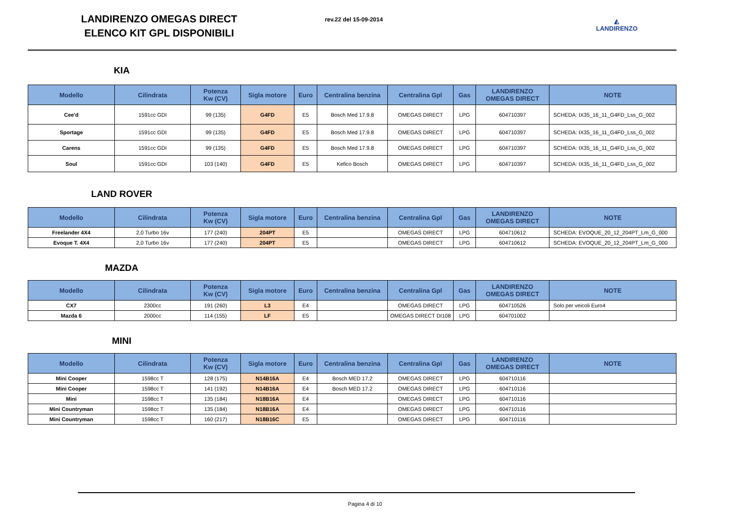LANDIRENZO OMEGAS DIRECT
ELENCO KIT GPL DISPONIBILI
rev.22 del 15-09-2014
◭
LANDIRENZO
KIA
| Modello | Cilindrata | Potenza Kw (CV) | Sigla motore | Euro | Centralina benzina | Centralina Gpl | Gas | LANDIRENZO OMEGAS DIRECT | NOTE |
| --- | --- | --- | --- | --- | --- | --- | --- | --- | --- |
| Cee'd | 1591cc GDI | 99 (135) | G4FD | E5 | Bosch Med 17.9.8 | OMEGAS DIRECT | LPG | 604710397 | SCHEDA: IX35_16_11_G4FD_Lss_G_002 |
| Sportage | 1591cc GDI | 99 (135) | G4FD | E5 | Bosch Med 17.9.8 | OMEGAS DIRECT | LPG | 604710397 | SCHEDA: IX35_16_11_G4FD_Lss_G_002 |
| Carens | 1591cc GDI | 99 (135) | G4FD | E5 | Bosch Med 17.9.8 | OMEGAS DIRECT | LPG | 604710397 | SCHEDA: IX35_16_11_G4FD_Lss_G_002 |
| Soul | 1591cc GDI | 103 (140) | G4FD | E5 | Kefico Bosch | OMEGAS DIRECT | LPG | 604710397 | SCHEDA: IX35_16_11_G4FD_Lss_G_002 |
LAND ROVER
| Modello | Cilindrata | Potenza Kw (CV) | Sigla motore | Euro | Centralina benzina | Centralina Gpl | Gas | LANDIRENZO OMEGAS DIRECT | NOTE |
| --- | --- | --- | --- | --- | --- | --- | --- | --- | --- |
| Freelander 4X4 | 2,0 Turbo 16v | 177 (240) | 204PT | E5 | | OMEGAS DIRECT | LPG | 604710612 | SCHEDA: EVOQUE_20_12_204PT_Lm_G_000 |
| Evoque T. 4X4 | 2,0 Turbo 16v | 177 (240) | 204PT | E5 | | OMEGAS DIRECT | LPG | 604710612 | SCHEDA: EVOQUE_20_12_204PT_Lm_G_000 |
MAZDA
| Modello | Cilindrata | Potenza Kw (CV) | Sigla motore | Euro | Centralina benzina | Centralina Gpl | Gas | LANDIRENZO OMEGAS DIRECT | NOTE |
| --- | --- | --- | --- | --- | --- | --- | --- | --- | --- |
| CX7 | 2300cc | 191 (260) | L3 | E4 | | OMEGAS DIRECT | LPG | 604710526 | Solo per veicoli Euro4 |
| Mazda 6 | 2000cc | 114 (155) | LF | E5 | | OMEGAS DIRECT DI108 | LPG | 604701002 | |
MINI
| Modello | Cilindrata | Potenza Kw (CV) | Sigla motore | Euro | Centralina benzina | Centralina Gpl | Gas | LANDIRENZO OMEGAS DIRECT | NOTE |
| --- | --- | --- | --- | --- | --- | --- | --- | --- | --- |
| Mini Cooper | 1598cc T | 128 (175) | N14B16A | E4 | Bosch MED 17.2 | OMEGAS DIRECT | LPG | 604710116 | |
| Mini Cooper | 1598cc T | 141 (192) | N14B16A | E4 | Bosch MED 17.2 | OMEGAS DIRECT | LPG | 604710116 | |
| Mini | 1598cc T | 135 (184) | N18B16A | E4 | | OMEGAS DIRECT | LPG | 604710116 | |
| Mini Countryman | 1598cc T | 135 (184) | N18B16A | E4 | | OMEGAS DIRECT | LPG | 604710116 | |
| Mini Countryman | 1598cc T | 160 (217) | N18B16C | E5 | | OMEGAS DIRECT | LPG | 604710116 | |
Pagina 4 di 10